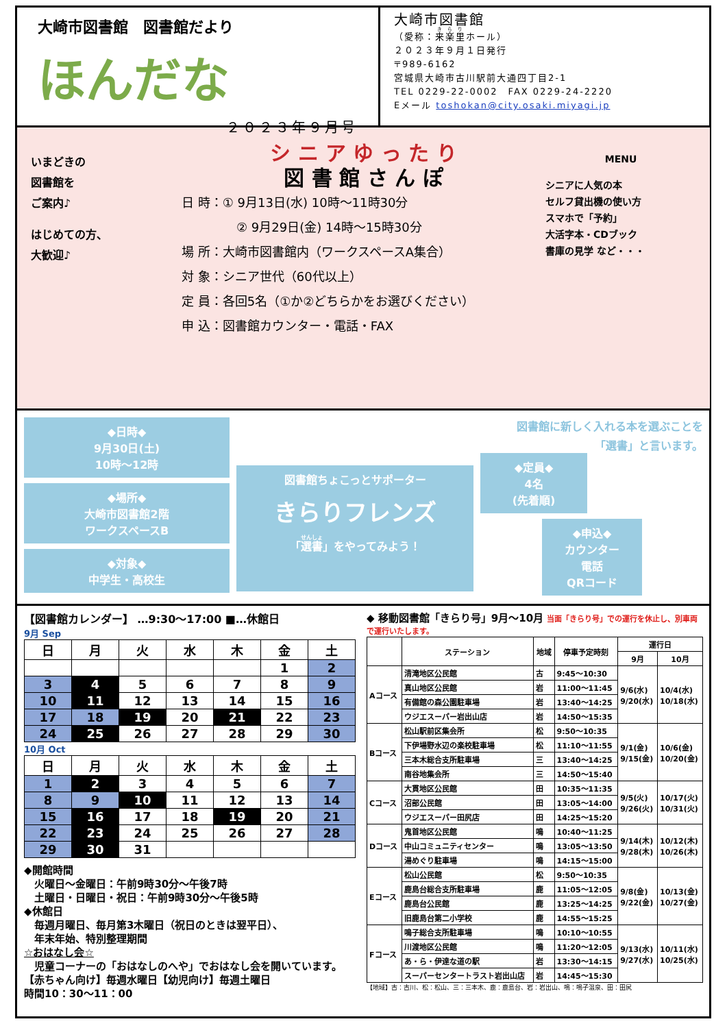大崎市図書館　図書館だより
ほんだな
２０２３年９月号
大崎市図書館
（愛称：来楽里ホール）
２０２３年９月１日発行
〒989-6162
宮城県大崎市古川駅前大通四丁目2-1
TEL 0229-22-0002　FAX 0229-24-2220
Eメール toshokan@city.osaki.miyagi.jp
いまどきの
図書館を
ご案内♪
はじめての方、
大歓迎♪
シ ニ ア ゆ っ た り
図 書 館 さ ん ぽ
日 時：① 9月13日(水) 10時～11時30分
② 9月29日(金) 14時～15時30分
場 所：大崎市図書館内（ワークスペースA集合）
対 象：シニア世代（60代以上）
定 員：各回5名（①か②どちらかをお選びください）
申 込：図書館カウンター・電話・FAX
MENU
シニアに人気の本
セルフ貸出機の使い方
スマホで「予約」
大活字本・CDブック
書庫の見学 など・・・
◆日時◆
9月30日(土)
10時～12時
◆場所◆
大崎市図書館2階
ワークスペースB
◆対象◆
中学生・高校生
図書館ちょこっとサポーター
きらりフレンズ
「選書」をやってみよう！
図書館に新しく入れる本を選ぶことを
「選書」と言います。
◆定員◆
4名
(先着順)
◆申込◆
カウンター
電話
QRコード
【図書館カレンダー】 …9:30～17:00 ■…休館日
9月 Sep
| 日 | 月 | 火 | 水 | 木 | 金 | 土 |
| --- | --- | --- | --- | --- | --- | --- |
| | | | | | 1 | 2 |
| 3 | 4 | 5 | 6 | 7 | 8 | 9 |
| 10 | 11 | 12 | 13 | 14 | 15 | 16 |
| 17 | 18 | 19 | 20 | 21 | 22 | 23 |
| 24 | 25 | 26 | 27 | 28 | 29 | 30 |
10月 Oct
| 日 | 月 | 火 | 水 | 木 | 金 | 土 |
| --- | --- | --- | --- | --- | --- | --- |
| 1 | 2 | 3 | 4 | 5 | 6 | 7 |
| 8 | 9 | 10 | 11 | 12 | 13 | 14 |
| 15 | 16 | 17 | 18 | 19 | 20 | 21 |
| 22 | 23 | 24 | 25 | 26 | 27 | 28 |
| 29 | 30 | 31 | | | | |
◆開館時間
　火曜日～金曜日：午前9時30分～午後7時
　土曜日・日曜日・祝日：午前9時30分～午後5時
◆休館日
　毎週月曜日、毎月第3木曜日（祝日のときは翌平日）、
　年末年始、特別整理期間
☆おはなし会☆
　児童コーナーの「おはなしのへや」でおはなし会を開いています。
【赤ちゃん向け】毎週水曜日【幼児向け】毎週土曜日
時間10：30～11：00
◆ 移動図書館「きらり号」9月～10月 当面「きらり号」での運行を休止し、別車両で運行いたします。
| | ステーション | 地域 | 停車予定時刻 | 運行日 | |
| --- | --- | --- | --- | --- | --- |
| | | | | 9月 | 10月 |
| Aコース | 清滝地区公民館 | 古 | 9:45～10:30 | 9/6(水) 9/20(水) | 10/4(水) 10/18(水) |
| | 真山地区公民館 | 岩 | 11:00～11:45 | | |
| | 有備館の森公園駐車場 | 岩 | 13:40～14:25 | | |
| | ウジエスーパー岩出山店 | 岩 | 14:50～15:35 | | |
| Bコース | 松山駅前区集会所 | 松 | 9:50～10:35 | 9/1(金) 9/15(金) | 10/6(金) 10/20(金) |
| | 下伊場野水辺の楽校駐車場 | 松 | 11:10～11:55 | | |
| | 三本木総合支所駐車場 | 三 | 13:40～14:25 | | |
| | 南谷地集会所 | 三 | 14:50～15:40 | | |
| Cコース | 大貫地区公民館 | 田 | 10:35～11:35 | 9/5(火) 9/26(火) | 10/17(火) 10/31(火) |
| | 沼部公民館 | 田 | 13:05～14:00 | | |
| | ウジエスーパー田尻店 | 田 | 14:25～15:20 | | |
| Dコース | 鬼首地区公民館 | 鳴 | 10:40～11:25 | 9/14(木) 9/28(木) | 10/12(木) 10/26(木) |
| | 中山コミュニティセンター | 鳴 | 13:05～13:50 | | |
| | 湯めぐり駐車場 | 鳴 | 14:15～15:00 | | |
| Eコース | 松山公民館 | 松 | 9:50～10:35 | 9/8(金) 9/22(金) | 10/13(金) 10/27(金) |
| | 鹿島台総合支所駐車場 | 鹿 | 11:05～12:05 | | |
| | 鹿島台公民館 | 鹿 | 13:25～14:25 | | |
| | 旧鹿島台第二小学校 | 鹿 | 14:55～15:25 | | |
| Fコース | 鳴子総合支所駐車場 | 鳴 | 10:10～10:55 | 9/13(水) 9/27(水) | 10/11(水) 10/25(水) |
| | 川渡地区公民館 | 鳴 | 11:20～12:05 | | |
| | あ・ら・伊達な道の駅 | 岩 | 13:30～14:15 | | |
| | スーパーセンタートラスト岩出山店 | 岩 | 14:45～15:30 | | |
【地域】古：古川、松：松山、三：三本木、鹿：鹿島台、岩：岩出山、鳴：鳴子温泉、田：田尻